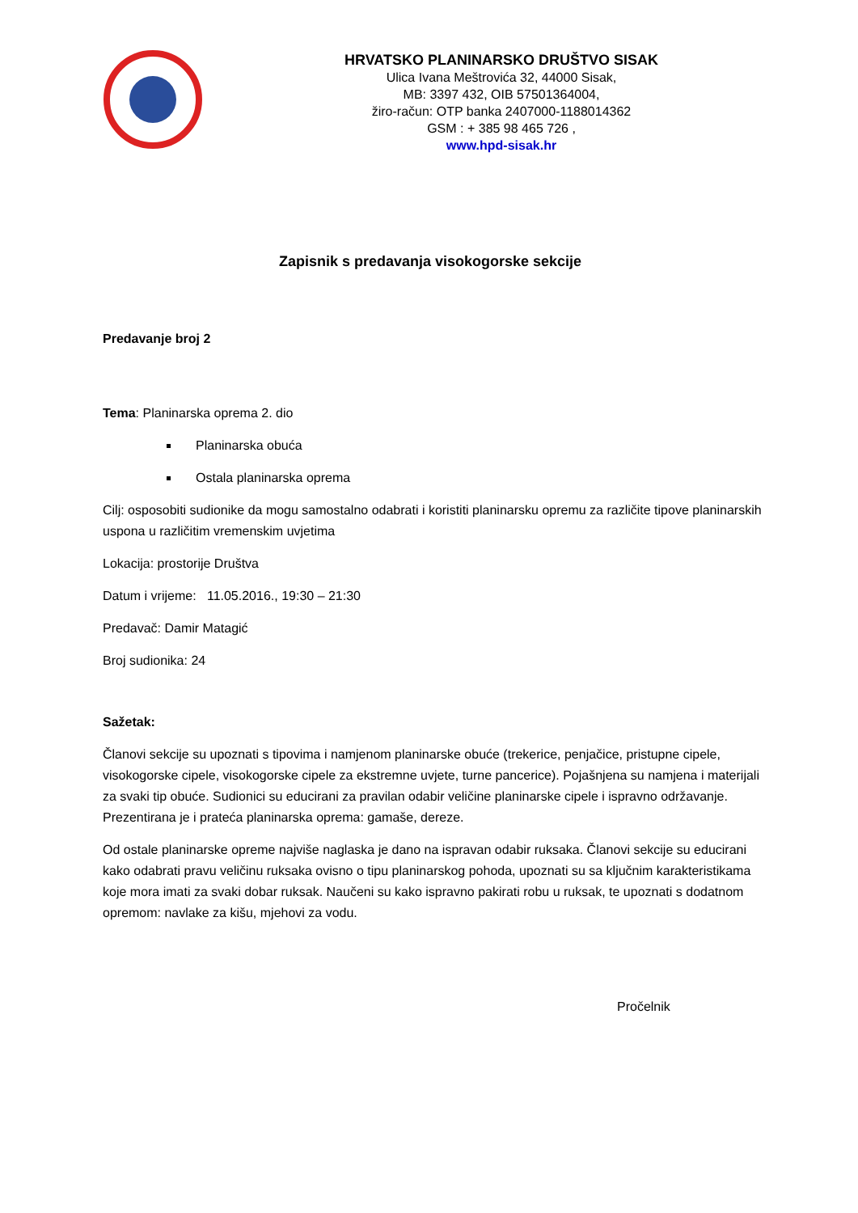HRVATSKO PLANINARSKO DRUŠTVO SISAK
Ulica Ivana Meštrovića 32, 44000 Sisak,
MB: 3397 432, OIB 57501364004,
žiro-račun: OTP banka 2407000-1188014362
GSM : + 385 98 465 726 ,
www.hpd-sisak.hr
Zapisnik s predavanja visokogorske sekcije
Predavanje broj 2
Tema: Planinarska oprema 2. dio
Planinarska obuća
Ostala planinarska oprema
Cilj: osposobiti sudionike da mogu samostalno odabrati i koristiti planinarsku opremu za različite tipove planinarskih uspona u različitim vremenskim uvjetima
Lokacija: prostorije Društva
Datum i vrijeme: 11.05.2016., 19:30 – 21:30
Predavač: Damir Matagić
Broj sudionika: 24
Sažetak:
Članovi sekcije su upoznati s tipovima i namjenom planinarske obuće (trekerice, penjačice, pristupne cipele, visokogorske cipele, visokogorske cipele za ekstremne uvjete, turne pancerice). Pojašnjena su namjena i materijali za svaki tip obuće. Sudionici su educirani za pravilan odabir veličine planinarske cipele i ispravno održavanje. Prezentirana je i prateća planinarska oprema: gamaše, dereze.
Od ostale planinarske opreme najviše naglaska je dano na ispravan odabir ruksaka. Članovi sekcije su educirani kako odabrati pravu veličinu ruksaka ovisno o tipu planinarskog pohoda, upoznati su sa ključnim karakteristikama koje mora imati za svaki dobar ruksak. Naučeni su kako ispravno pakirati robu u ruksak, te upoznati s dodatnom opremom: navlake za kišu, mjehovi za vodu.
Pročelnik